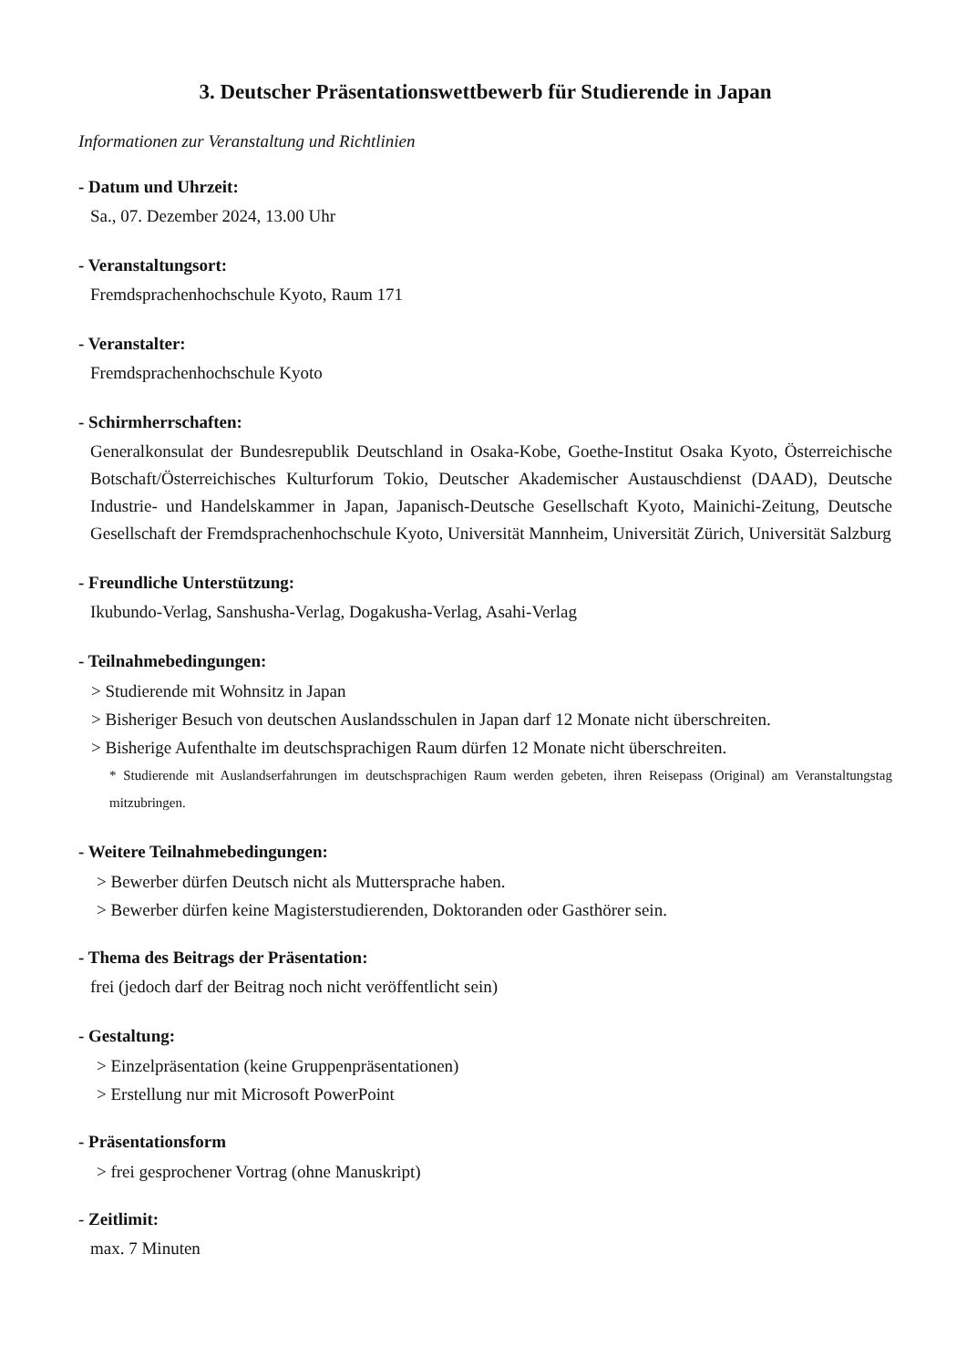3. Deutscher Präsentationswettbewerb für Studierende in Japan
Informationen zur Veranstaltung und Richtlinien
- Datum und Uhrzeit:
Sa., 07. Dezember 2024, 13.00 Uhr
- Veranstaltungsort:
Fremdsprachenhochschule Kyoto, Raum 171
- Veranstalter:
Fremdsprachenhochschule Kyoto
- Schirmherrschaften:
Generalkonsulat der Bundesrepublik Deutschland in Osaka-Kobe, Goethe-Institut Osaka Kyoto, Österreichische Botschaft/Österreichisches Kulturforum Tokio, Deutscher Akademischer Austauschdienst (DAAD), Deutsche Industrie- und Handelskammer in Japan, Japanisch-Deutsche Gesellschaft Kyoto, Mainichi-Zeitung, Deutsche Gesellschaft der Fremdsprachenhochschule Kyoto, Universität Mannheim, Universität Zürich, Universität Salzburg
- Freundliche Unterstützung:
Ikubundo-Verlag, Sanshusha-Verlag, Dogakusha-Verlag, Asahi-Verlag
- Teilnahmebedingungen:
> Studierende mit Wohnsitz in Japan
> Bisheriger Besuch von deutschen Auslandsschulen in Japan darf 12 Monate nicht überschreiten.
> Bisherige Aufenthalte im deutschsprachigen Raum dürfen 12 Monate nicht überschreiten.
* Studierende mit Auslandserfahrungen im deutschsprachigen Raum werden gebeten, ihren Reisepass (Original) am Veranstaltungstag mitzubringen.
- Weitere Teilnahmebedingungen:
> Bewerber dürfen Deutsch nicht als Muttersprache haben.
> Bewerber dürfen keine Magisterstudierenden, Doktoranden oder Gasthörer sein.
- Thema des Beitrags der Präsentation:
frei (jedoch darf der Beitrag noch nicht veröffentlicht sein)
- Gestaltung:
> Einzelpräsentation (keine Gruppenpräsentationen)
> Erstellung nur mit Microsoft PowerPoint
- Präsentationsform
> frei gesprochener Vortrag (ohne Manuskript)
- Zeitlimit:
max. 7 Minuten